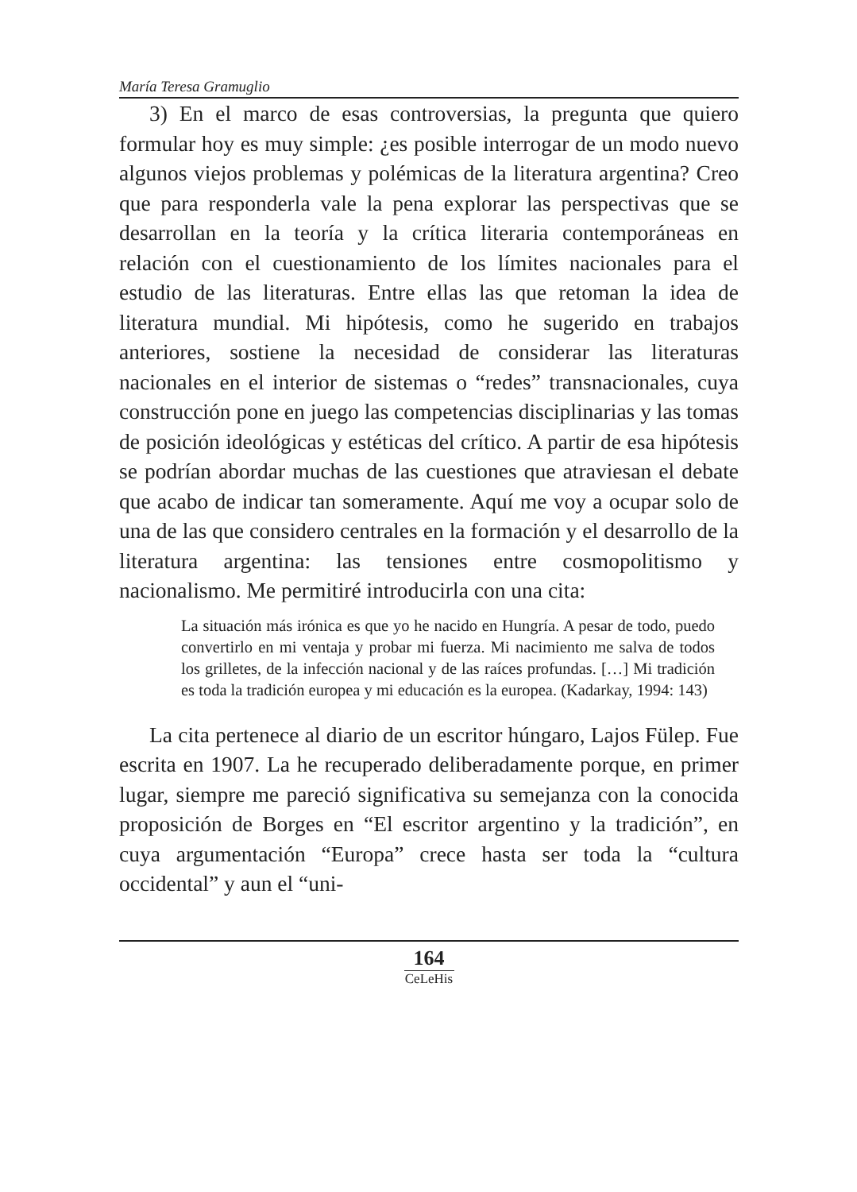María Teresa Gramuglio
3) En el marco de esas controversias, la pregunta que quiero formular hoy es muy simple: ¿es posible interrogar de un modo nuevo algunos viejos problemas y polémicas de la literatura argentina? Creo que para responderla vale la pena explorar las perspectivas que se desarrollan en la teoría y la crítica literaria contemporáneas en relación con el cuestionamiento de los límites nacionales para el estudio de las literaturas. Entre ellas las que retoman la idea de literatura mundial. Mi hipótesis, como he sugerido en trabajos anteriores, sostiene la necesidad de considerar las literaturas nacionales en el interior de sistemas o “redes” transnacionales, cuya construcción pone en juego las competencias disciplinarias y las tomas de posición ideológicas y estéticas del crítico. A partir de esa hipótesis se podrían abordar muchas de las cuestiones que atraviesan el debate que acabo de indicar tan someramente. Aquí me voy a ocupar solo de una de las que considero centrales en la formación y el desarrollo de la literatura argentina: las tensiones entre cosmopolitismo y nacionalismo. Me permitiré introducirla con una cita:
La situación más irónica es que yo he nacido en Hungría. A pesar de todo, puedo convertirlo en mi ventaja y probar mi fuerza. Mi nacimiento me salva de todos los grilletes, de la infección nacional y de las raíces profundas. […] Mi tradición es toda la tradición europea y mi educación es la europea. (Kadarkay, 1994: 143)
La cita pertenece al diario de un escritor húngaro, Lajos Fülep. Fue escrita en 1907. La he recuperado deliberadamente porque, en primer lugar, siempre me pareció significativa su semejanza con la conocida proposición de Borges en “El escritor argentino y la tradición”, en cuya argumentación “Europa” crece hasta ser toda la “cultura occidental” y aun el “uni-
164
CeLeHis